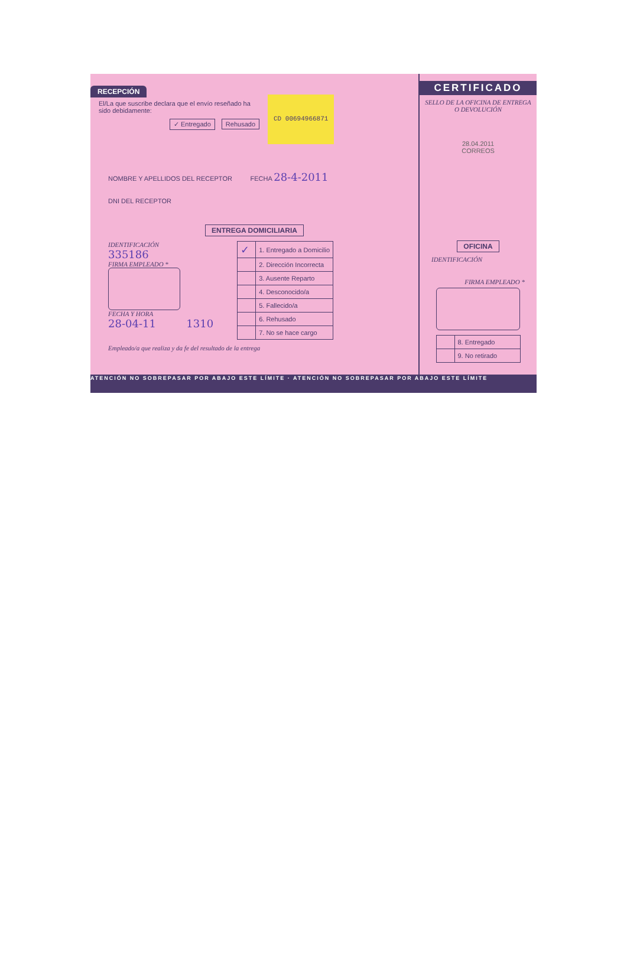RECEPCIÓN
El/La que suscribe declara que el envío reseñado ha sido debidamente:
✓ Entregado Rehusado
CD 00694966871
NOMBRE Y APELLIDOS DEL RECEPTOR FECHA 28-4-2011
DNI DEL RECEPTOR
ENTREGA DOMICILIARIA
IDENTIFICACIÓN
335186
FIRMA EMPLEADO *
FECHA Y HORA
28-04-11 1310
| ✓ | 1. Entregado a Domicilio |
| | 2. Dirección Incorrecta |
| | 3. Ausente Reparto |
| | 4. Desconocido/a |
| | 5. Fallecido/a |
| | 6. Rehusado |
| | 7. No se hace cargo |
Empleado/a que realiza y da fe del resultado de la entrega
CERTIFICADO
SELLO DE LA OFICINA DE ENTREGA O DEVOLUCIÓN
28.04.2011
CORREOS
OFICINA
IDENTIFICACIÓN
FIRMA EMPLEADO *
| | 8. Entregado |
| | 9. No retirado |
ATENCIÓN NO SOBREPASAR POR ABAJO ESTE LÍMITE · ATENCIÓN NO SOBREPASAR POR ABAJO ESTE LÍMITE